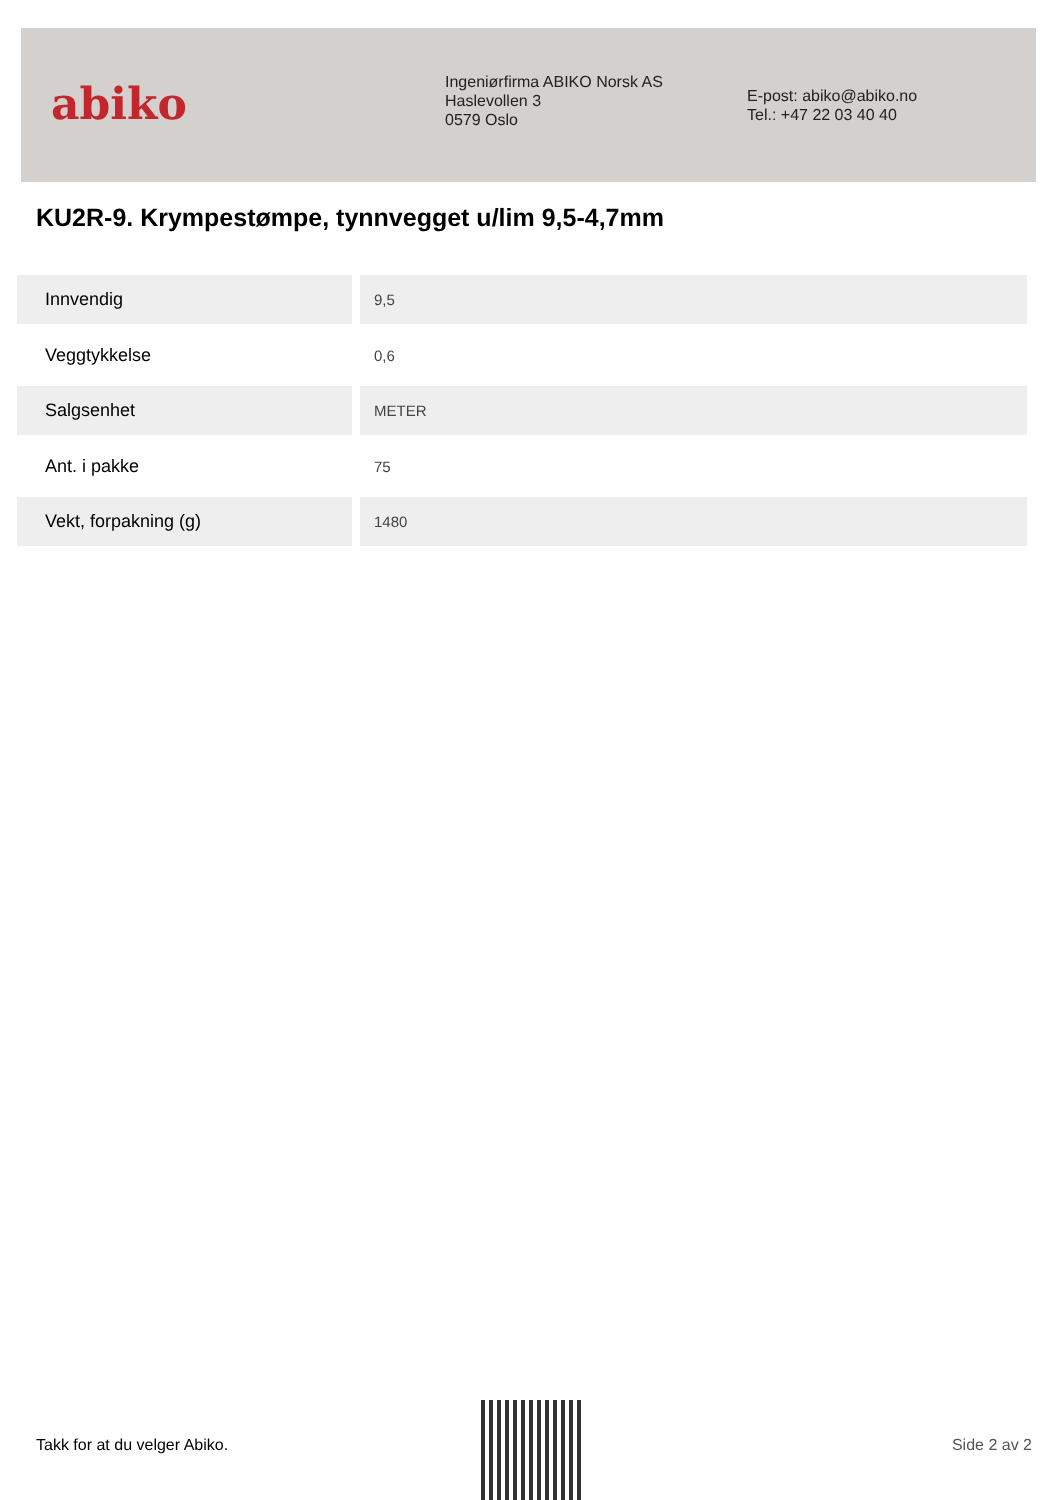abiko
Ingeniørfirma ABIKO Norsk AS
Haslevollen 3
0579 Oslo
E-post: abiko@abiko.no
Tel.: +47 22 03 40 40
KU2R-9. Krympestømpe, tynnvegget u/lim 9,5-4,7mm
| Innvendig | 9,5 |
| Veggtykkelse | 0,6 |
| Salgsenhet | METER |
| Ant. i pakke | 75 |
| Vekt, forpakning (g) | 1480 |
Takk for at du velger Abiko. Side 2 av 2